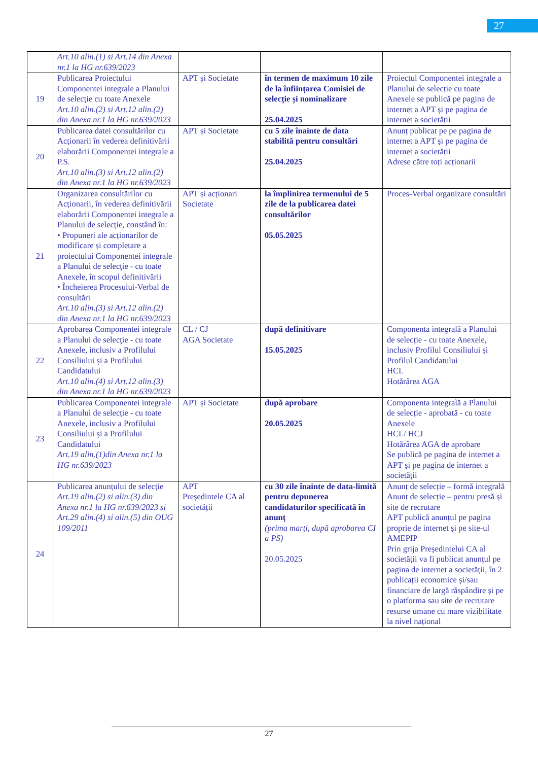27
| | Art.10 alin.(1) si Art.14 din Anexa nr.1 la HG nr.639/2023 | | | |
| 19 | Publicarea Proiectului Componentei integrale a Planului de selecție cu toate Anexele Art.10 alin.(2) si Art.12 alin.(2) din Anexa nr.1 la HG nr.639/2023 | APT și Societate | în termen de maximum 10 zile de la înființarea Comisiei de selecție și nominalizare 25.04.2025 | Proiectul Componentei integrale a Planului de selecție cu toate Anexele se publică pe pagina de internet a APT și pe pagina de internet a societății |
| 20 | Publicarea datei consultărilor cu Acționarii în vederea definitivării elaborării Componentei integrale a P.S. Art.10 alin.(3) si Art.12 alin.(2) din Anexa nr.1 la HG nr.639/2023 | APT și Societate | cu 5 zile înainte de data stabilită pentru consultări 25.04.2025 | Anunț publicat pe pe pagina de internet a APT și pe pagina de internet a societății Adrese către toți acționarii |
| 21 | Organizarea consultărilor cu Acționarii, în vederea definitivării elaborării Componentei integrale a Planului de selecție, constând în: • Propuneri ale acționarilor de modificare și completare a proiectului Componentei integrale a Planului de selecţie - cu toate Anexele, în scopul definitivării • Încheierea Procesului-Verbal de consultări Art.10 alin.(3) si Art.12 alin.(2) din Anexa nr.1 la HG nr.639/2023 | APT și acționari Societate | la împlinirea termenului de 5 zile de la publicarea datei consultărilor 05.05.2025 | Proces-Verbal organizare consultări |
| 22 | Aprobarea Componentei integrale a Planului de selecţie - cu toate Anexele, inclusiv a Profilului Consiliului și a Profilului Candidatului Art.10 alin.(4) si Art.12 alin.(3) din Anexa nr.1 la HG nr.639/2023 | CL / CJ AGA Societate | după definitivare 15.05.2025 | Componenta integrală a Planului de selecție - cu toate Anexele, inclusiv Profilul Consiliului și Profilul Candidatului HCL Hotărârea AGA |
| 23 | Publicarea Componentei integrale a Planului de selecție - cu toate Anexele, inclusiv a Profilului Consiliului și a Profilului Candidatului Art.19 alin.(1)din Anexa nr.1 la HG nr.639/2023 | APT și Societate | după aprobare 20.05.2025 | Componenta integrală a Planului de selecție - aprobată - cu toate Anexele HCL/ HCJ Hotărârea AGA de aprobare Se publică pe pagina de internet a APT și pe pagina de internet a societății |
| 24 | Publicarea anunțului de selecție Art.19 alin.(2) si alin.(3) din Anexa nr.1 la HG nr.639/2023 si Art.29 alin.(4) si alin.(5) din OUG 109/2011 | APT Președintele CA al societății | cu 30 zile înainte de data-limită pentru depunerea candidaturilor specificată în anunț (prima marți, după aprobarea CI a PS) 20.05.2025 | Anunț de selecție – formă integrală Anunț de selecție – pentru presă și site de recrutare APT publică anunțul pe pagina proprie de internet și pe site-ul AMEPIP Prin grija Președintelui CA al societății va fi publicat anunțul pe pagina de internet a societății, în 2 publicații economice și/sau financiare de largă răspândire și pe o platforma sau site de recrutare resurse umane cu mare vizibilitate la nivel național |
27